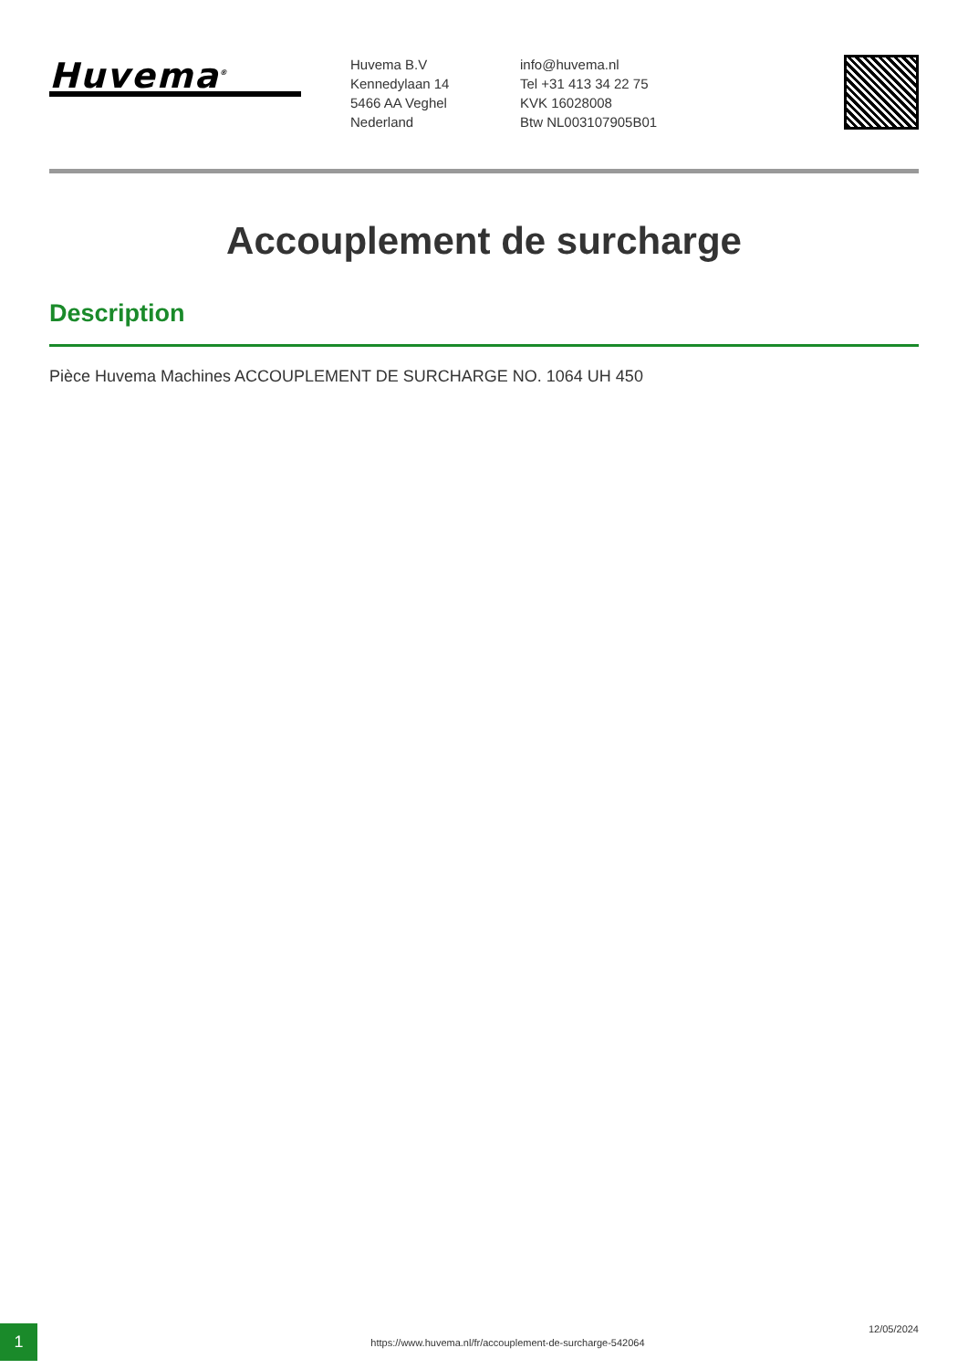Huvema<sup>®</sup>
Huvema B.V
Kennedylaan 14
5466 AA Veghel
Nederland
info@huvema.nl
Tel +31 413 34 22 75
KVK 16028008
Btw NL003107905B01
Accouplement de surcharge
Description
Pièce Huvema Machines ACCOUPLEMENT DE SURCHARGE NO. 1064 UH 450
1
https://www.huvema.nl/fr/accouplement-de-surcharge-542064
12/05/2024